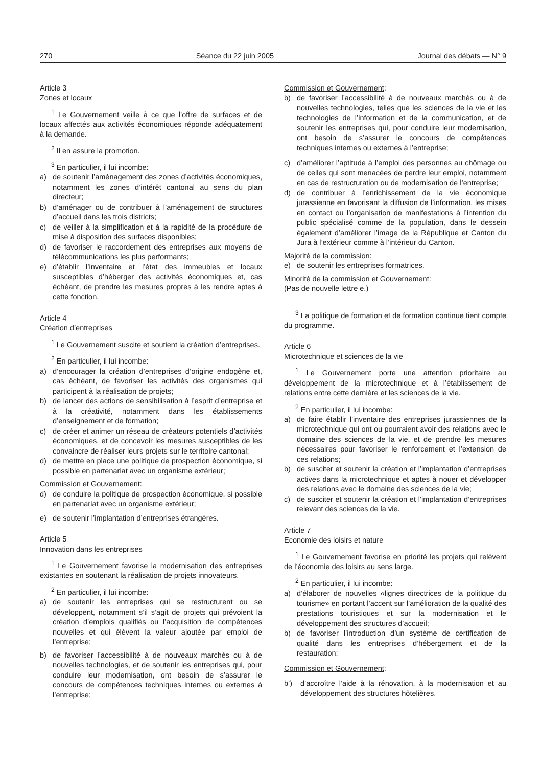270 Séance du 22 juin 2005 Journal des débats — N° 9
Article 3
Zones et locaux
<sup>1</sup> Le Gouvernement veille à ce que l’offre de surfaces et de locaux affectés aux activités économiques réponde adéquatement à la demande.
<sup>2</sup> Il en assure la promotion.
<sup>3</sup> En particulier, il lui incombe:
a) de soutenir l’aménagement des zones d’activités économiques, notamment les zones d’intérêt cantonal au sens du plan directeur;
b) d’aménager ou de contribuer à l’aménagement de structures d’accueil dans les trois districts;
c) de veiller à la simplification et à la rapidité de la procédure de mise à disposition des surfaces disponibles;
d) de favoriser le raccordement des entreprises aux moyens de télécommunications les plus performants;
e) d’établir l’inventaire et l’état des immeubles et locaux susceptibles d’héberger des activités économiques et, cas échéant, de prendre les mesures propres à les rendre aptes à cette fonction.
Article 4
Création d’entreprises
<sup>1</sup> Le Gouvernement suscite et soutient la création d’entreprises.
<sup>2</sup> En particulier, il lui incombe:
a) d’encourager la création d’entreprises d’origine endogène et, cas échéant, de favoriser les activités des organismes qui participent à la réalisation de projets;
b) de lancer des actions de sensibilisation à l’esprit d’entreprise et à la créativité, notamment dans les établissements d’enseignement et de formation;
c) de créer et animer un réseau de créateurs potentiels d’activités économiques, et de concevoir les mesures susceptibles de les convaincre de réaliser leurs projets sur le territoire cantonal;
d) de mettre en place une politique de prospection économique, si possible en partenariat avec un organisme extérieur;
Commission et Gouvernement:
d) de conduire la politique de prospection économique, si possible en partenariat avec un organisme extérieur;
e) de soutenir l’implantation d’entreprises étrangères.
Article 5
Innovation dans les entreprises
<sup>1</sup> Le Gouvernement favorise la modernisation des entreprises existantes en soutenant la réalisation de projets innovateurs.
<sup>2</sup> En particulier, il lui incombe:
a) de soutenir les entreprises qui se restructurent ou se développent, notamment s’il s’agit de projets qui prévoient la création d’emplois qualifiés ou l’acquisition de compétences nouvelles et qui élèvent la valeur ajoutée par emploi de l’entreprise;
b) de favoriser l’accessibilité à de nouveaux marchés ou à de nouvelles technologies, et de soutenir les entreprises qui, pour conduire leur modernisation, ont besoin de s’assurer le concours de compétences techniques internes ou externes à l’entreprise;
Commission et Gouvernement:
b) de favoriser l’accessibilité à de nouveaux marchés ou à de nouvelles technologies, telles que les sciences de la vie et les technologies de l’information et de la communication, et de soutenir les entreprises qui, pour conduire leur modernisation, ont besoin de s’assurer le concours de compétences techniques internes ou externes à l’entreprise;
c) d’améliorer l’aptitude à l’emploi des personnes au chômage ou de celles qui sont menacées de perdre leur emploi, notamment en cas de restructuration ou de modernisation de l’entreprise;
d) de contribuer à l’enrichissement de la vie économique jurassienne en favorisant la diffusion de l’information, les mises en contact ou l’organisation de manifestations à l’intention du public spécialisé comme de la population, dans le dessein également d’améliorer l’image de la République et Canton du Jura à l’extérieur comme à l’intérieur du Canton.
Majorité de la commission:
e) de soutenir les entreprises formatrices.
Minorité de la commission et Gouvernement:
(Pas de nouvelle lettre e.)
<sup>3</sup> La politique de formation et de formation continue tient compte du programme.
Article 6
Microtechnique et sciences de la vie
<sup>1</sup> Le Gouvernement porte une attention prioritaire au développement de la microtechnique et à l’établissement de relations entre cette dernière et les sciences de la vie.
<sup>2</sup> En particulier, il lui incombe:
a) de faire établir l’inventaire des entreprises jurassiennes de la microtechnique qui ont ou pourraient avoir des relations avec le domaine des sciences de la vie, et de prendre les mesures nécessaires pour favoriser le renforcement et l’extension de ces relations;
b) de susciter et soutenir la création et l’implantation d’entreprises actives dans la microtechnique et aptes à nouer et développer des relations avec le domaine des sciences de la vie;
c) de susciter et soutenir la création et l’implantation d’entreprises relevant des sciences de la vie.
Article 7
Economie des loisirs et nature
<sup>1</sup> Le Gouvernement favorise en priorité les projets qui relèvent de l’économie des loisirs au sens large.
<sup>2</sup> En particulier, il lui incombe:
a) d’élaborer de nouvelles «lignes directrices de la politique du tourisme» en portant l’accent sur l’amélioration de la qualité des prestations touristiques et sur la modernisation et le développement des structures d’accueil;
b) de favoriser l’introduction d’un système de certification de qualité dans les entreprises d’hébergement et de la restauration;
Commission et Gouvernement:
b’) d’accroître l’aide à la rénovation, à la modernisation et au développement des structures hôtelières.